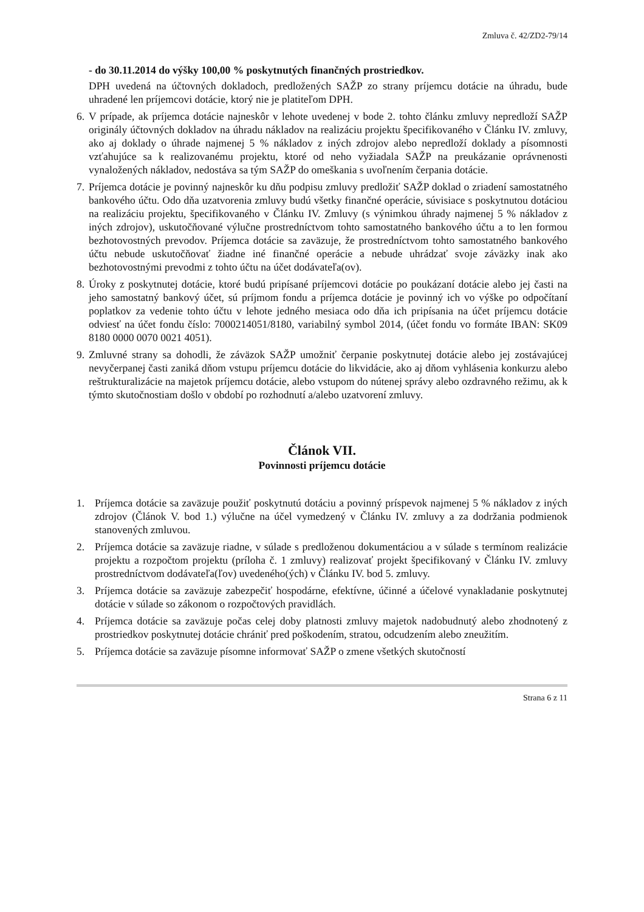Zmluva č. 42/ZD2-79/14
- do 30.11.2014 do výšky 100,00 % poskytnutých finančných prostriedkov.
DPH uvedená na účtovných dokladoch, predložených SAŽP zo strany príjemcu dotácie na úhradu, bude uhradené len príjemcovi dotácie, ktorý nie je platiteľom DPH.
6. V prípade, ak príjemca dotácie najneskôr v lehote uvedenej v bode 2. tohto článku zmluvy nepredloží SAŽP originály účtovných dokladov na úhradu nákladov na realizáciu projektu špecifikovaného v Článku IV. zmluvy, ako aj doklady o úhrade najmenej 5 % nákladov z iných zdrojov alebo nepredloží doklady a písomnosti vzťahujúce sa k realizovanému projektu, ktoré od neho vyžiadala SAŽP na preukázanie oprávnenosti vynaložených nákladov, nedostáva sa tým SAŽP do omeškania s uvoľnením čerpania dotácie.
7. Príjemca dotácie je povinný najneskôr ku dňu podpisu zmluvy predložiť SAŽP doklad o zriadení samostatného bankového účtu. Odo dňa uzatvorenia zmluvy budú všetky finančné operácie, súvisiace s poskytnutou dotáciou na realizáciu projektu, špecifikovaného v Článku IV. Zmluvy (s výnimkou úhrady najmenej 5 % nákladov z iných zdrojov), uskutočňované výlučne prostredníctvom tohto samostatného bankového účtu a to len formou bezhotovostných prevodov. Príjemca dotácie sa zaväzuje, že prostredníctvom tohto samostatného bankového účtu nebude uskutočňovať žiadne iné finančné operácie a nebude uhrádzať svoje záväzky inak ako bezhotovostnými prevodmi z tohto účtu na účet dodávateľa(ov).
8. Úroky z poskytnutej dotácie, ktoré budú pripísané príjemcovi dotácie po poukázaní dotácie alebo jej časti na jeho samostatný bankový účet, sú príjmom fondu a príjemca dotácie je povinný ich vo výške po odpočítaní poplatkov za vedenie tohto účtu v lehote jedného mesiaca odo dňa ich pripísania na účet príjemcu dotácie odviesť na účet fondu číslo: 7000214051/8180, variabilný symbol 2014, (účet fondu vo formáte IBAN: SK09 8180 0000 0070 0021 4051).
9. Zmluvné strany sa dohodli, že záväzok SAŽP umožniť čerpanie poskytnutej dotácie alebo jej zostávajúcej nevyčerpanej časti zaniká dňom vstupu príjemcu dotácie do likvidácie, ako aj dňom vyhlásenia konkurzu alebo reštrukturalizácie na majetok príjemcu dotácie, alebo vstupom do nútenej správy alebo ozdravného režimu, ak k týmto skutočnostiam došlo v období po rozhodnutí a/alebo uzatvorení zmluvy.
Článok VII.
Povinnosti príjemcu dotácie
1. Príjemca dotácie sa zaväzuje použiť poskytnutú dotáciu a povinný príspevok najmenej 5 % nákladov z iných zdrojov (Článok V. bod 1.) výlučne na účel vymedzený v Článku IV. zmluvy a za dodržania podmienok stanovených zmluvou.
2. Príjemca dotácie sa zaväzuje riadne, v súlade s predloženou dokumentáciou a v súlade s termínom realizácie projektu a rozpočtom projektu (príloha č. 1 zmluvy) realizovať projekt špecifikovaný v Článku IV. zmluvy prostredníctvom dodávateľa(ľov) uvedeného(ých) v Článku IV. bod 5. zmluvy.
3. Príjemca dotácie sa zaväzuje zabezpečiť hospodárne, efektívne, účinné a účelové vynakladanie poskytnutej dotácie v súlade so zákonom o rozpočtových pravidlách.
4. Príjemca dotácie sa zaväzuje počas celej doby platnosti zmluvy majetok nadobudnutý alebo zhodnotený z prostriedkov poskytnutej dotácie chrániť pred poškodením, stratou, odcudzením alebo zneužitím.
5. Príjemca dotácie sa zaväzuje písomne informovať SAŽP o zmene všetkých skutočností
Strana 6 z 11